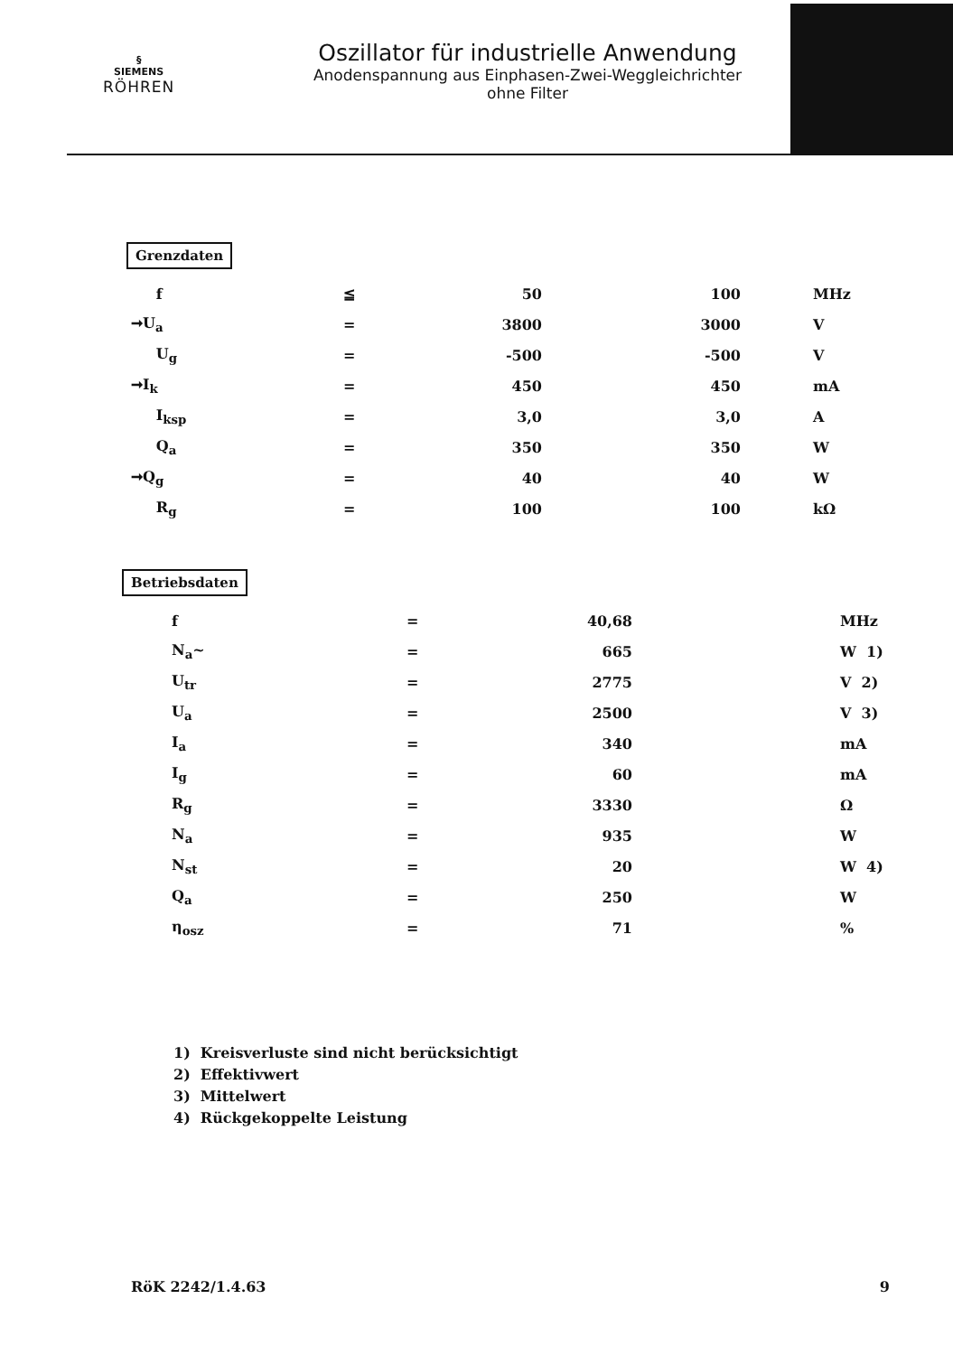§
SIEMENS
RÖHREN
Oszillator für industrielle Anwendung
Anodenspannung aus Einphasen-Zwei-Weggleichrichter
ohne Filter
Grenzdaten
| f | ≦ | 50 | 100 | MHz |
| ➞U<sub>a</sub> | = | 3800 | 3000 | V |
| U<sub>g</sub> | = | -500 | -500 | V |
| ➞I<sub>k</sub> | = | 450 | 450 | mA |
| I<sub>ksp</sub> | = | 3,0 | 3,0 | A |
| Q<sub>a</sub> | = | 350 | 350 | W |
| ➞Q<sub>g</sub> | = | 40 | 40 | W |
| R<sub>g</sub> | = | 100 | 100 | kΩ |
Betriebsdaten
| f | = | 40,68 | MHz |
| N<sub>a</sub>~ | = | 665 | W 1) |
| U<sub>tr</sub> | = | 2775 | V 2) |
| U<sub>a</sub> | = | 2500 | V 3) |
| I<sub>a</sub> | = | 340 | mA |
| I<sub>g</sub> | = | 60 | mA |
| R<sub>g</sub> | = | 3330 | Ω |
| N<sub>a</sub> | = | 935 | W |
| N<sub>st</sub> | = | 20 | W 4) |
| Q<sub>a</sub> | = | 250 | W |
| η<sub>osz</sub> | = | 71 | % |
1) Kreisverluste sind nicht berücksichtigt
2) Effektivwert
3) Mittelwert
4) Rückgekoppelte Leistung
RöK 2242/1.4.63 9